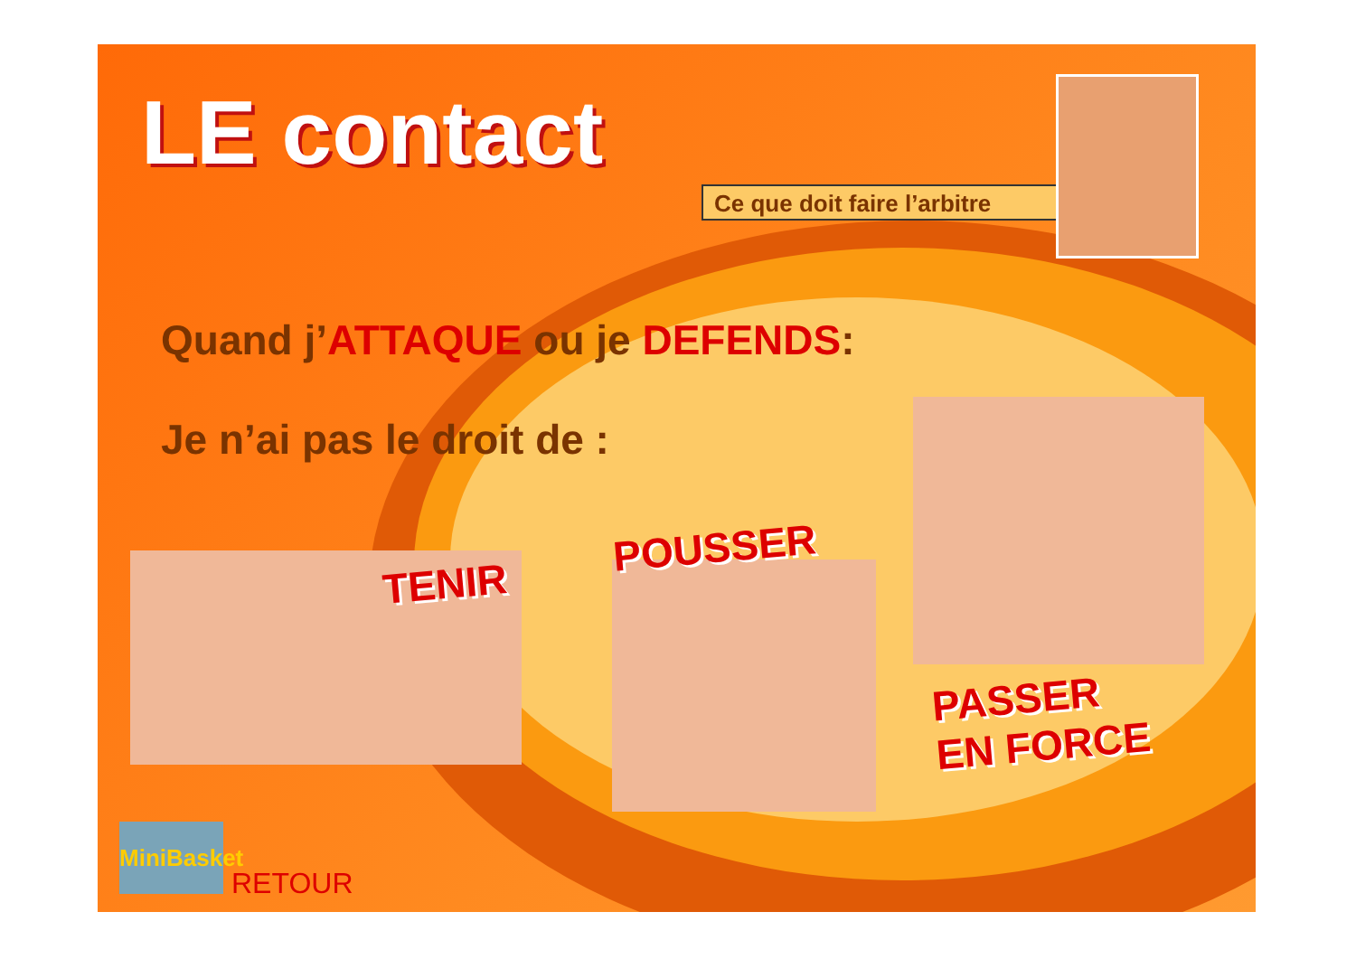LE contact
Ce que doit faire l’arbitre
Quand j’ATTAQUE ou je DEFENDS:
Je n’ai pas le droit de :
TENIR
POUSSER
PASSER
EN FORCE
MiniBasket
RETOUR